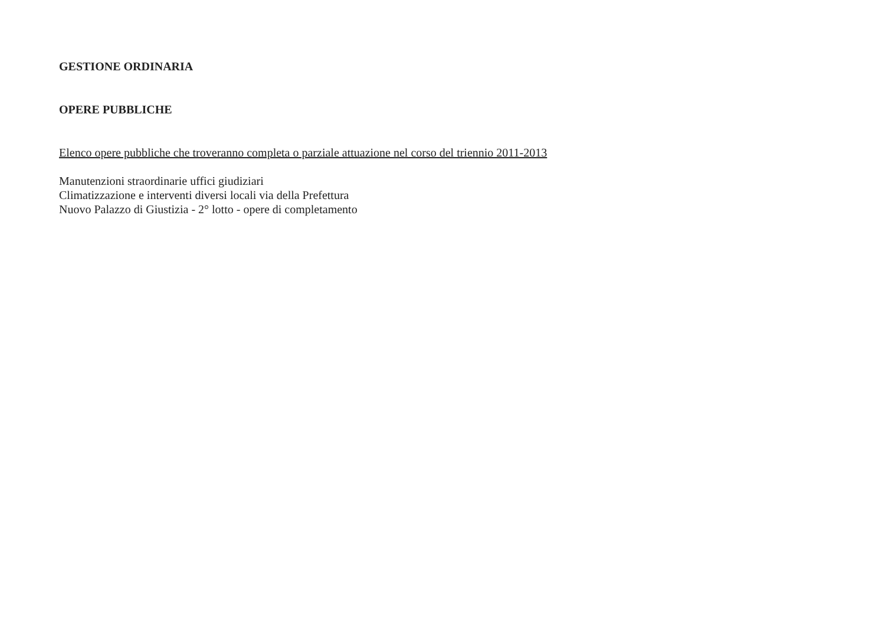GESTIONE ORDINARIA
OPERE PUBBLICHE
Elenco opere pubbliche che troveranno completa o parziale attuazione nel corso del triennio 2011-2013
Manutenzioni straordinarie uffici giudiziari
Climatizzazione e interventi diversi locali via della Prefettura
Nuovo Palazzo di Giustizia - 2° lotto - opere di completamento